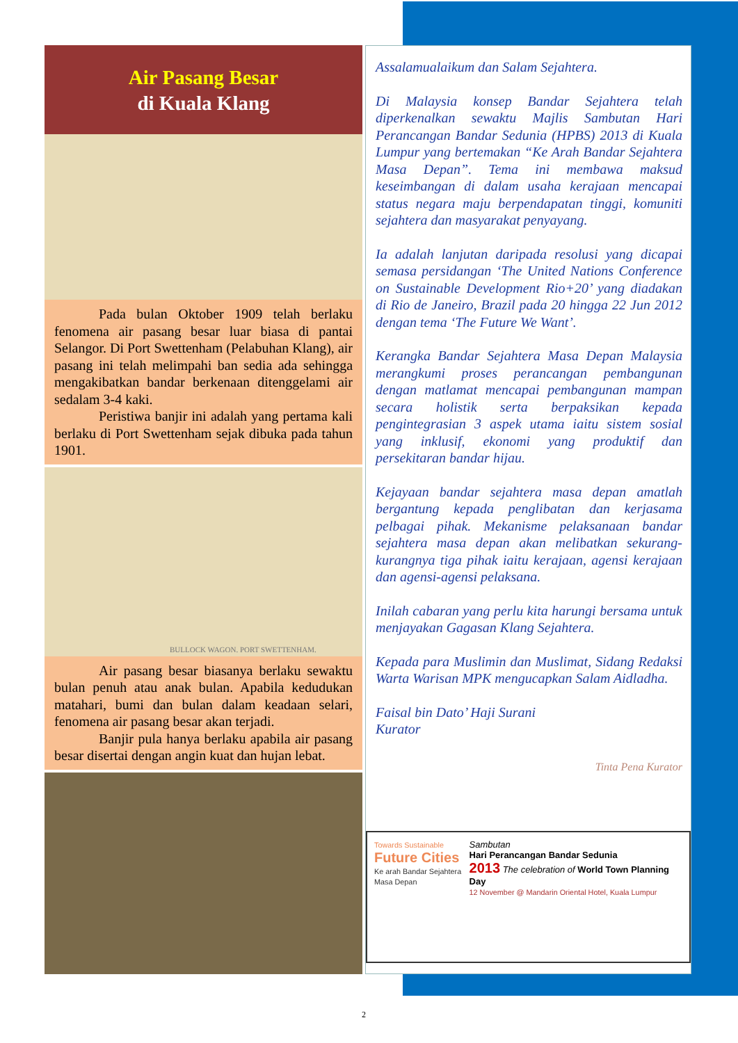Air Pasang Besar
di Kuala Klang
Pada bulan Oktober 1909 telah berlaku fenomena air pasang besar luar biasa di pantai Selangor. Di Port Swettenham (Pelabuhan Klang), air pasang ini telah melimpahi ban sedia ada sehingga mengakibatkan bandar berkenaan ditenggelami air sedalam 3-4 kaki.
Peristiwa banjir ini adalah yang pertama kali berlaku di Port Swettenham sejak dibuka pada tahun 1901.
BULLOCK WAGON. PORT SWETTENHAM.
Air pasang besar biasanya berlaku sewaktu bulan penuh atau anak bulan. Apabila kedudukan matahari, bumi dan bulan dalam keadaan selari, fenomena air pasang besar akan terjadi.
Banjir pula hanya berlaku apabila air pasang besar disertai dengan angin kuat dan hujan lebat.
Assalamualaikum dan Salam Sejahtera.
Di Malaysia konsep Bandar Sejahtera telah diperkenalkan sewaktu Majlis Sambutan Hari Perancangan Bandar Sedunia (HPBS) 2013 di Kuala Lumpur yang bertemakan “Ke Arah Bandar Sejahtera Masa Depan”. Tema ini membawa maksud keseimbangan di dalam usaha kerajaan mencapai status negara maju berpendapatan tinggi, komuniti sejahtera dan masyarakat penyayang.
Ia adalah lanjutan daripada resolusi yang dicapai semasa persidangan ‘The United Nations Conference on Sustainable Development Rio+20’ yang diadakan di Rio de Janeiro, Brazil pada 20 hingga 22 Jun 2012 dengan tema ‘The Future We Want’.
Kerangka Bandar Sejahtera Masa Depan Malaysia merangkumi proses perancangan pembangunan dengan matlamat mencapai pembangunan mampan secara holistik serta berpaksikan kepada pengintegrasian 3 aspek utama iaitu sistem sosial yang inklusif, ekonomi yang produktif dan persekitaran bandar hijau.
Kejayaan bandar sejahtera masa depan amatlah bergantung kepada penglibatan dan kerjasama pelbagai pihak. Mekanisme pelaksanaan bandar sejahtera masa depan akan melibatkan sekurang-kurangnya tiga pihak iaitu kerajaan, agensi kerajaan dan agensi-agensi pelaksana.
Inilah cabaran yang perlu kita harungi bersama untuk menjayakan Gagasan Klang Sejahtera.
Kepada para Muslimin dan Muslimat, Sidang Redaksi Warta Warisan MPK mengucapkan Salam Aidladha.
Faisal bin Dato’ Haji Surani
Kurator
Tinta Pena Kurator
Towards Sustainable
Future Cities
Ke arah Bandar Sejahtera Masa Depan
Sambutan
Hari Perancangan Bandar Sedunia
2013 The celebration of World Town Planning Day
12 November @ Mandarin Oriental Hotel, Kuala Lumpur
2